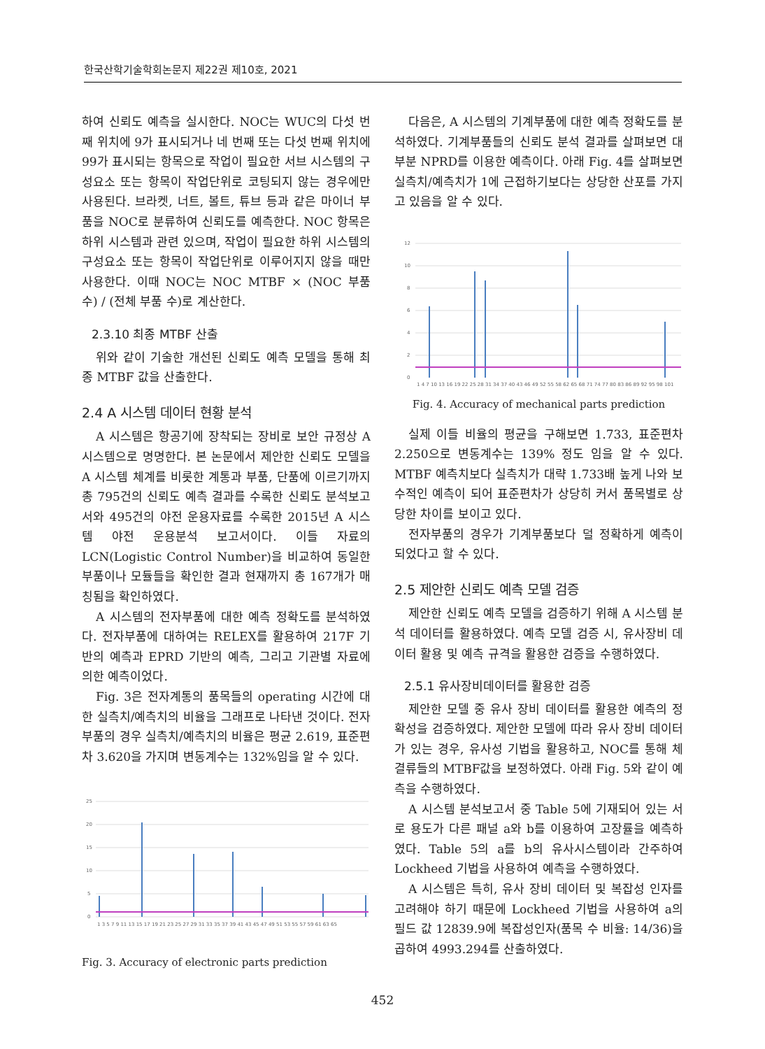한국산학기술학회논문지 제22권 제10호, 2021
하여 신뢰도 예측을 실시한다. NOC는 WUC의 다섯 번째 위치에 9가 표시되거나 네 번째 또는 다섯 번째 위치에 99가 표시되는 항목으로 작업이 필요한 서브 시스템의 구성요소 또는 항목이 작업단위로 코팅되지 않는 경우에만 사용된다. 브라켓, 너트, 볼트, 튜브 등과 같은 마이너 부품을 NOC로 분류하여 신뢰도를 예측한다. NOC 항목은 하위 시스템과 관련 있으며, 작업이 필요한 하위 시스템의 구성요소 또는 항목이 작업단위로 이루어지지 않을 때만 사용한다. 이때 NOC는 NOC MTBF × (NOC 부품 수) / (전체 부품 수)로 계산한다.
2.3.10 최종 MTBF 산출
위와 같이 기술한 개선된 신뢰도 예측 모델을 통해 최종 MTBF 값을 산출한다.
2.4 A 시스템 데이터 현황 분석
A 시스템은 항공기에 장착되는 장비로 보안 규정상 A 시스템으로 명명한다. 본 논문에서 제안한 신뢰도 모델을 A 시스템 체계를 비롯한 계통과 부품, 단품에 이르기까지 총 795건의 신뢰도 예측 결과를 수록한 신뢰도 분석보고서와 495건의 야전 운용자료를 수록한 2015년 A 시스템 야전 운용분석 보고서이다. 이들 자료의 LCN(Logistic Control Number)을 비교하여 동일한 부품이나 모듈들을 확인한 결과 현재까지 총 167개가 매칭됨을 확인하였다.
A 시스템의 전자부품에 대한 예측 정확도를 분석하였다. 전자부품에 대하여는 RELEX를 활용하여 217F 기반의 예측과 EPRD 기반의 예측, 그리고 기관별 자료에 의한 예측이었다.
Fig. 3은 전자계통의 품목들의 operating 시간에 대한 실측치/예측치의 비율을 그래프로 나타낸 것이다. 전자부품의 경우 실측치/예측치의 비율은 평균 2.619, 표준편차 3.620을 가지며 변동계수는 132%임을 알 수 있다.
25
20
15
10
5
0
1 3 5 7 9 11 13 15 17 19 21 23 25 27 29 31 33 35 37 39 41 43 45 47 49 51 53 55 57 59 61 63 65
Fig. 3. Accuracy of electronic parts prediction
다음은, A 시스템의 기계부품에 대한 예측 정확도를 분석하였다. 기계부품들의 신뢰도 분석 결과를 살펴보면 대부분 NPRD를 이용한 예측이다. 아래 Fig. 4를 살펴보면 실측치/예측치가 1에 근접하기보다는 상당한 산포를 가지고 있음을 알 수 있다.
12
10
8
6
4
2
0
1 4 7 10 13 16 19 22 25 28 31 34 37 40 43 46 49 52 55 58 62 65 68 71 74 77 80 83 86 89 92 95 98 101
Fig. 4. Accuracy of mechanical parts prediction
실제 이들 비율의 평균을 구해보면 1.733, 표준편차 2.250으로 변동계수는 139% 정도 임을 알 수 있다. MTBF 예측치보다 실측치가 대략 1.733배 높게 나와 보수적인 예측이 되어 표준편차가 상당히 커서 품목별로 상당한 차이를 보이고 있다.
전자부품의 경우가 기계부품보다 덜 정확하게 예측이 되었다고 할 수 있다.
2.5 제안한 신뢰도 예측 모델 검증
제안한 신뢰도 예측 모델을 검증하기 위해 A 시스템 분석 데이터를 활용하였다. 예측 모델 검증 시, 유사장비 데이터 활용 및 예측 규격을 활용한 검증을 수행하였다.
2.5.1 유사장비데이터를 활용한 검증
제안한 모델 중 유사 장비 데이터를 활용한 예측의 정확성을 검증하였다. 제안한 모델에 따라 유사 장비 데이터가 있는 경우, 유사성 기법을 활용하고, NOC를 통해 체결류들의 MTBF값을 보정하였다. 아래 Fig. 5와 같이 예측을 수행하였다.
A 시스템 분석보고서 중 Table 5에 기재되어 있는 서로 용도가 다른 패널 a와 b를 이용하여 고장률을 예측하였다. Table 5의 a를 b의 유사시스템이라 간주하여 Lockheed 기법을 사용하여 예측을 수행하였다.
A 시스템은 특히, 유사 장비 데이터 및 복잡성 인자를 고려해야 하기 때문에 Lockheed 기법을 사용하여 a의 필드 값 12839.9에 복잡성인자(품목 수 비율: 14/36)을 곱하여 4993.294를 산출하였다.
452